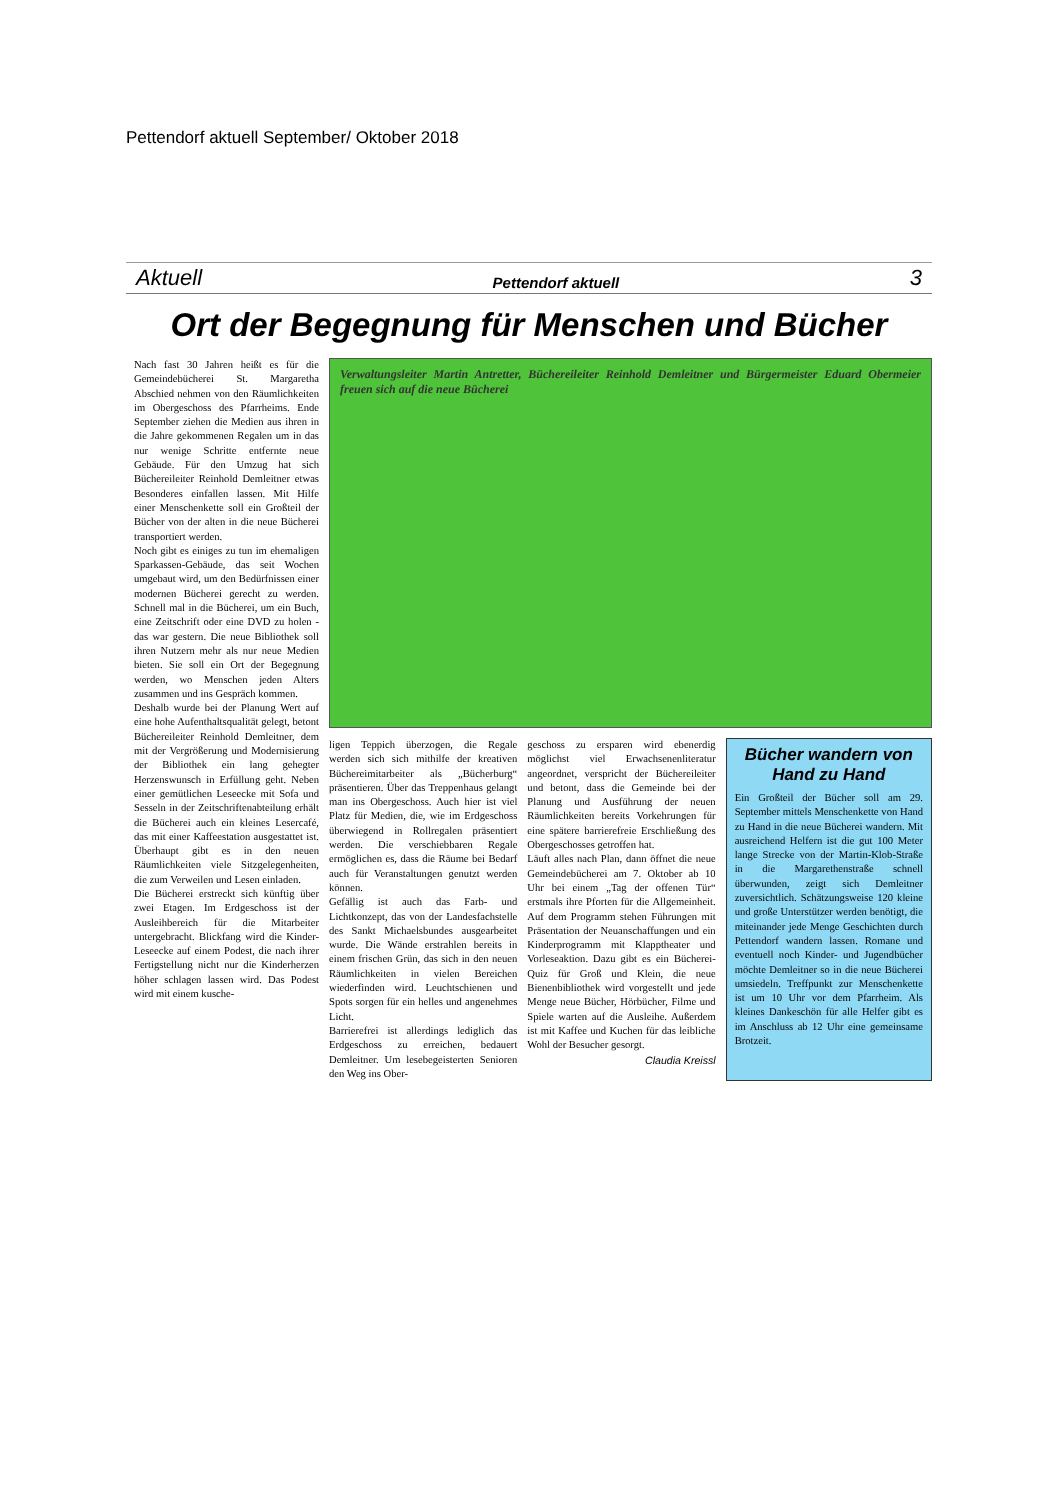Pettendorf aktuell September/ Oktober 2018
Aktuell Pettendorf aktuell 3
Ort der Begegnung für Menschen und Bücher
Nach fast 30 Jahren heißt es für die Gemeindebücherei St. Margaretha Abschied nehmen von den Räumlichkeiten im Obergeschoss des Pfarrheims. Ende September ziehen die Medien aus ihren in die Jahre gekommenen Regalen um in das nur wenige Schritte entfernte neue Gebäude. Für den Umzug hat sich Büchereileiter Reinhold Demleitner etwas Besonderes einfallen lassen. Mit Hilfe einer Menschenkette soll ein Großteil der Bücher von der alten in die neue Bücherei transportiert werden.
Noch gibt es einiges zu tun im ehemaligen Sparkassen-Gebäude, das seit Wochen umgebaut wird, um den Bedürfnissen einer modernen Bücherei gerecht zu werden. Schnell mal in die Bücherei, um ein Buch, eine Zeitschrift oder eine DVD zu holen - das war gestern. Die neue Bibliothek soll ihren Nutzern mehr als nur neue Medien bieten. Sie soll ein Ort der Begegnung werden, wo Menschen jeden Alters zusammen und ins Gespräch kommen.
Deshalb wurde bei der Planung Wert auf eine hohe Aufenthaltsqualität gelegt, betont Büchereileiter Reinhold Demleitner, dem mit der Vergrößerung und Modernisierung der Bibliothek ein lang gehegter Herzenswunsch in Erfüllung geht. Neben einer gemütlichen Leseecke mit Sofa und Sesseln in der Zeitschriftenabteilung erhält die Bücherei auch ein kleines Lesercafé, das mit einer Kaffeestation ausgestattet ist. Überhaupt gibt es in den neuen Räumlichkeiten viele Sitzgelegenheiten, die zum Verweilen und Lesen einladen.
Die Bücherei erstreckt sich künftig über zwei Etagen. Im Erdgeschoss ist der Ausleihbereich für die Mitarbeiter untergebracht. Blickfang wird die Kinder-Leseecke auf einem Podest, die nach ihrer Fertigstellung nicht nur die Kinderherzen höher schlagen lassen wird. Das Podest wird mit einem kusche-
Verwaltungsleiter Martin Antretter, Büchereileiter Reinhold Demleitner und Bürgermeister Eduard Obermeier freuen sich auf die neue Bücherei
ligen Teppich überzogen, die Regale werden sich sich mithilfe der kreativen Büchereimitarbeiter als „Bücherburg“ präsentieren. Über das Treppenhaus gelangt man ins Obergeschoss. Auch hier ist viel Platz für Medien, die, wie im Erdgeschoss überwiegend in Rollregalen präsentiert werden. Die verschiebbaren Regale ermöglichen es, dass die Räume bei Bedarf auch für Veranstaltungen genutzt werden können.
Gefällig ist auch das Farb- und Lichtkonzept, das von der Landesfachstelle des Sankt Michaelsbundes ausgearbeitet wurde. Die Wände erstrahlen bereits in einem frischen Grün, das sich in den neuen Räumlichkeiten in vielen Bereichen wiederfinden wird. Leuchtschienen und Spots sorgen für ein helles und angenehmes Licht.
Barrierefrei ist allerdings lediglich das Erdgeschoss zu erreichen, bedauert Demleitner. Um lesebegeisterten Senioren den Weg ins Ober-
geschoss zu ersparen wird ebenerdig möglichst viel Erwachsenenliteratur angeordnet, verspricht der Büchereileiter und betont, dass die Gemeinde bei der Planung und Ausführung der neuen Räumlichkeiten bereits Vorkehrungen für eine spätere barrierefreie Erschließung des Obergeschosses getroffen hat.
Läuft alles nach Plan, dann öffnet die neue Gemeindebücherei am 7. Oktober ab 10 Uhr bei einem „Tag der offenen Tür“ erstmals ihre Pforten für die Allgemeinheit. Auf dem Programm stehen Führungen mit Präsentation der Neuanschaffungen und ein Kinderprogramm mit Klapptheater und Vorleseaktion. Dazu gibt es ein Bücherei-Quiz für Groß und Klein, die neue Bienenbibliothek wird vorgestellt und jede Menge neue Bücher, Hörbücher, Filme und Spiele warten auf die Ausleihe. Außerdem ist mit Kaffee und Kuchen für das leibliche Wohl der Besucher gesorgt.
Claudia Kreissl
Bücher wandern von Hand zu Hand
Ein Großteil der Bücher soll am 29. September mittels Menschenkette von Hand zu Hand in die neue Bücherei wandern. Mit ausreichend Helfern ist die gut 100 Meter lange Strecke von der Martin-Klob-Straße in die Margarethenstraße schnell überwunden, zeigt sich Demleitner zuversichtlich. Schätzungsweise 120 kleine und große Unterstützer werden benötigt, die miteinander jede Menge Geschichten durch Pettendorf wandern lassen. Romane und eventuell noch Kinder- und Jugendbücher möchte Demleitner so in die neue Bücherei umsiedeln. Treffpunkt zur Menschenkette ist um 10 Uhr vor dem Pfarrheim. Als kleines Dankeschön für alle Helfer gibt es im Anschluss ab 12 Uhr eine gemeinsame Brotzeit.